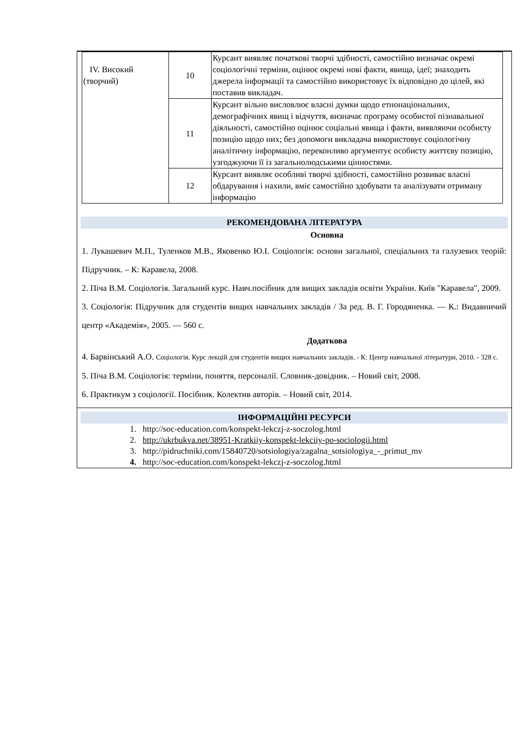| IV. Високий (творчий) | 10 | Курсант виявляє початкові творчі здібності, самостійно визначає окремі соціологічні терміни, оцінює окремі нові факти, явища, ідеї; знаходить джерела інформації та самостійно використовує їх відповідно до цілей, які поставив викладач. |
| | 11 | Курсант вільно висловлює власні думки щодо етнонаціональних, демографічних явищ і відчуття, визначає програму особистої пізнавальної діяльності, самостійно оцінює соціальні явища і факти, виявляючи особисту позицію щодо них; без допомоги викладача використовує соціологічну аналітичну інформацію, переконливо аргументує особисту життєву позицію, узгоджуючи її із загальнолюдськими цінностями. |
| | 12 | Курсант виявляє особливі творчі здібності, самостійно розвиває власні обдарування і нахили, вміє самостійно здобувати та аналізувати отриману інформацію |
РЕКОМЕНДОВАНА ЛІТЕРАТУРА
Основна
1. Лукашевич М.П., Туленков М.В., Яковенко Ю.І. Соціологія: основи загальної, спеціальних та галузевих теорій: Підручник. – К: Каравела, 2008.
2. Піча В.М. Соціологія. Загальний курс. Навч.посібник для вищих закладів освіти України. Київ "Каравела", 2009.
3. Соціологія: Підручник для студентів вищих навчальних закладів / За ред. В. Г. Городяненка. — К.: Видавничий центр «Академія», 2005. — 560 с.
Додаткова
4. Барвінський А.О. Соціологія. Курс лекцій для студентів вищих навчальних закладів. - К: Центр навчальної літератури, 2010. - 328 с.
5. Піча В.М. Соціологія: терміни, поняття, персоналії. Словник-довідник. – Новий світ, 2008.
6. Практикум з соціології. Посібник. Колектив авторів. – Новий світ, 2014.
ІНФОРМАЦІЙНІ РЕСУРСИ
1. http://soc-education.com/konspekt-lekczj-z-soczolog.html
2. http://ukrbukva.net/38951-Kratkiiy-konspekt-lekciiy-po-sociologii.html
3. http://pidruchniki.com/15840720/sotsiologiya/zagalna_sotsiologiya_-_primut_mv
4. http://soc-education.com/konspekt-lekczj-z-soczolog.html